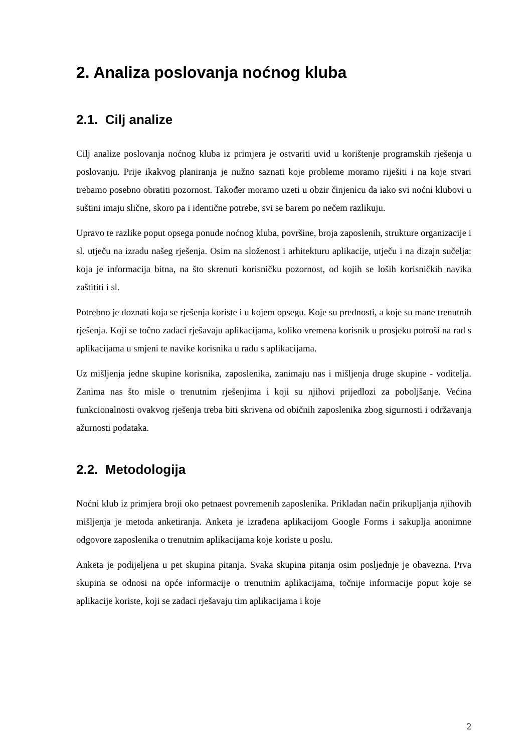2. Analiza poslovanja noćnog kluba
2.1. Cilj analize
Cilj analize poslovanja noćnog kluba iz primjera je ostvariti uvid u korištenje programskih rješenja u poslovanju. Prije ikakvog planiranja je nužno saznati koje probleme moramo riješiti i na koje stvari trebamo posebno obratiti pozornost. Također moramo uzeti u obzir činjenicu da iako svi noćni klubovi u suštini imaju slične, skoro pa i identične potrebe, svi se barem po nečem razlikuju.
Upravo te razlike poput opsega ponude noćnog kluba, površine, broja zaposlenih, strukture organizacije i sl. utječu na izradu našeg rješenja. Osim na složenost i arhitekturu aplikacije, utječu i na dizajn sučelja: koja je informacija bitna, na što skrenuti korisničku pozornost, od kojih se loših korisničkih navika zaštititi i sl.
Potrebno je doznati koja se rješenja koriste i u kojem opsegu. Koje su prednosti, a koje su mane trenutnih rješenja. Koji se točno zadaci rješavaju aplikacijama, koliko vremena korisnik u prosjeku potroši na rad s aplikacijama u smjeni te navike korisnika u radu s aplikacijama.
Uz mišljenja jedne skupine korisnika, zaposlenika, zanimaju nas i mišljenja druge skupine - voditelja. Zanima nas što misle o trenutnim rješenjima i koji su njihovi prijedlozi za poboljšanje. Većina funkcionalnosti ovakvog rješenja treba biti skrivena od običnih zaposlenika zbog sigurnosti i održavanja ažurnosti podataka.
2.2. Metodologija
Noćni klub iz primjera broji oko petnaest povremenih zaposlenika. Prikladan način prikupljanja njihovih mišljenja je metoda anketiranja. Anketa je izrađena aplikacijom Google Forms i sakuplja anonimne odgovore zaposlenika o trenutnim aplikacijama koje koriste u poslu.
Anketa je podijeljena u pet skupina pitanja. Svaka skupina pitanja osim posljednje je obavezna. Prva skupina se odnosi na opće informacije o trenutnim aplikacijama, točnije informacije poput koje se aplikacije koriste, koji se zadaci rješavaju tim aplikacijama i koje
2